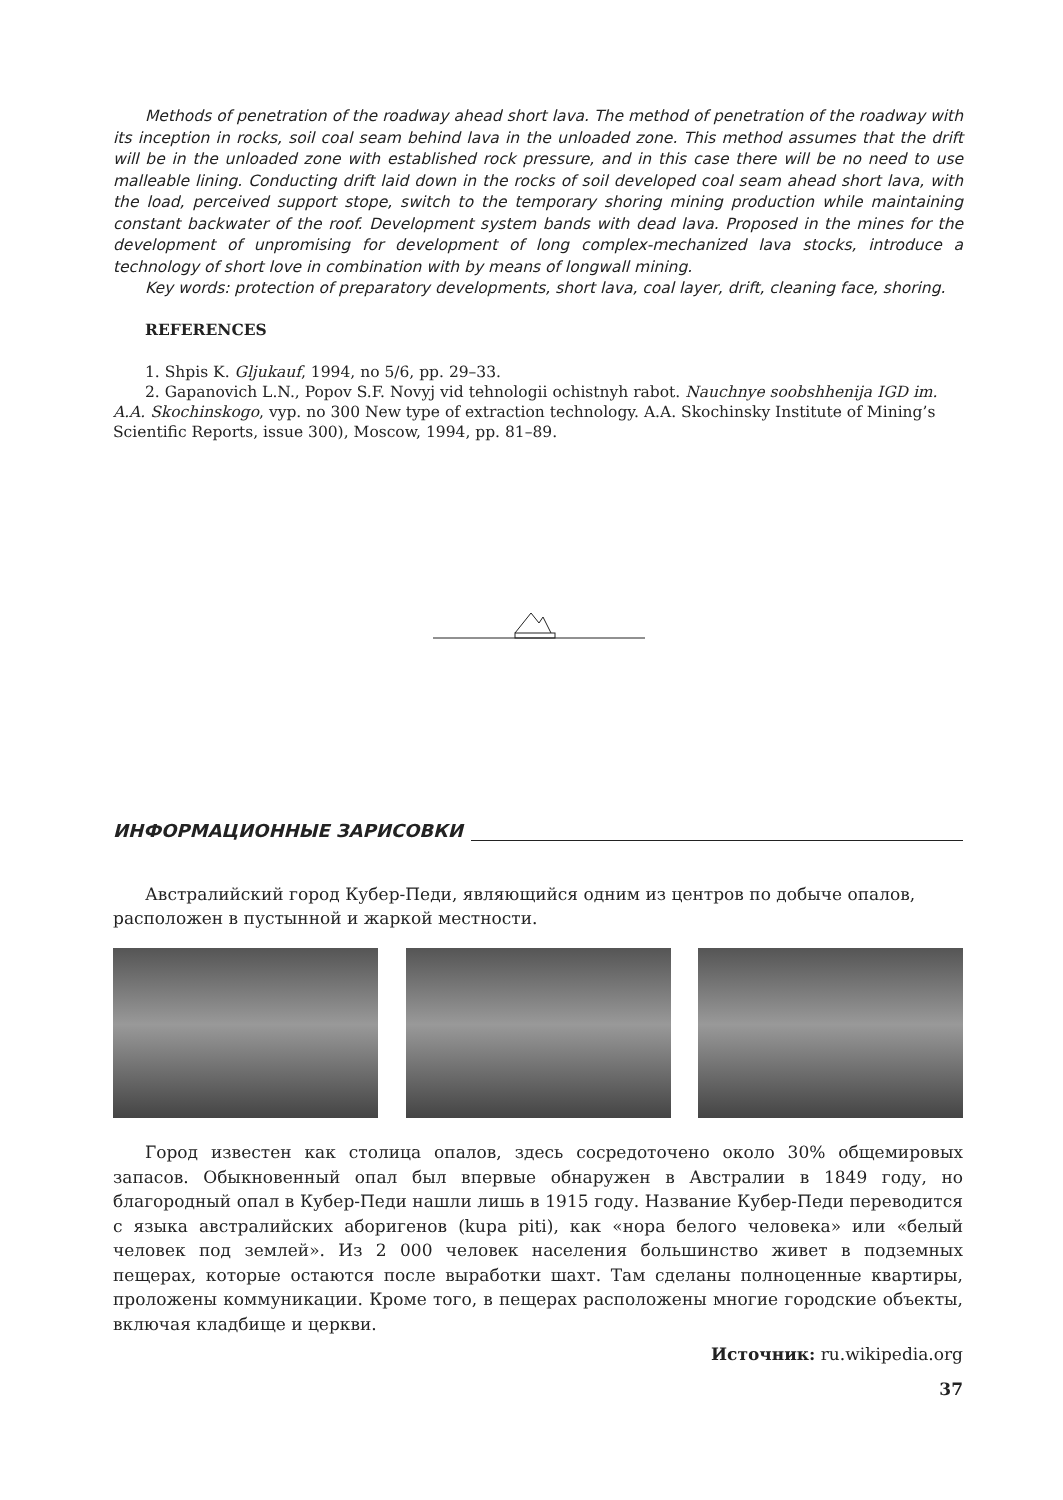Methods of penetration of the roadway ahead short lava. The method of penetration of the roadway with its inception in rocks, soil coal seam behind lava in the unloaded zone. This method assumes that the drift will be in the unloaded zone with established rock pressure, and in this case there will be no need to use malleable lining. Conducting drift laid down in the rocks of soil developed coal seam ahead short lava, with the load, perceived support stope, switch to the temporary shoring mining production while maintaining constant backwater of the roof. Development system bands with dead lava. Proposed in the mines for the development of unpromising for development of long complex-mechanized lava stocks, introduce a technology of short love in combination with by means of longwall mining.
Key words: protection of preparatory developments, short lava, coal layer, drift, cleaning face, shoring.
REFERENCES
1. Shpis K. Gljukauf, 1994, no 5/6, pp. 29–33.
2. Gapanovich L.N., Popov S.F. Novyj vid tehnologii ochistnyh rabot. Nauchnye soobshhenija IGD im. A.A. Skochinskogo, vyp. no 300 New type of extraction technology. A.A. Skochinsky Institute of Mining’s Scientific Reports, issue 300), Moscow, 1994, pp. 81–89.
ИНФОРМАЦИОННЫЕ ЗАРИСОВКИ
Австралийский город Кубер-Педи, являющийся одним из центров по добыче опалов, расположен в пустынной и жаркой местности.
Город известен как столица опалов, здесь сосредоточено около 30% общемировых запасов. Обыкновенный опал был впервые обнаружен в Австралии в 1849 году, но благородный опал в Кубер-Педи нашли лишь в 1915 году. Название Кубер-Педи переводится с языка австралийских аборигенов (kupa piti), как «нора белого человека» или «белый человек под землей». Из 2 000 человек населения большинство живет в подземных пещерах, которые остаются после выработки шахт. Там сделаны полноценные квартиры, проложены коммуникации. Кроме того, в пещерах расположены многие городские объекты, включая кладбище и церкви.
Источник: ru.wikipedia.org
37